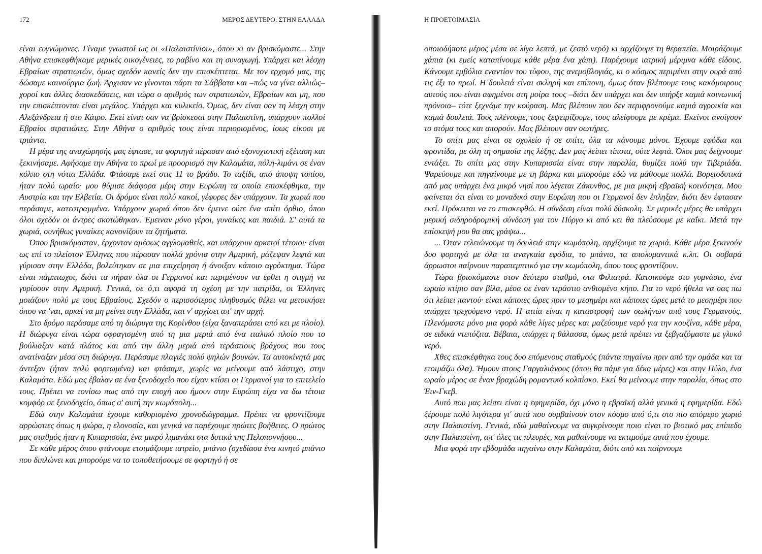172 ΜΕΡΟΣ ΔΕΥΤΕΡΟ: ΣΤΗΝ ΕΛΛΑΔΑ
είναι ευγνώμονες. Γίναμε γνωστοί ως οι «Παλαιστίνιοι», όπου κι αν βρισκόμαστε... Στην Αθήνα επισκεφθήκαμε μερικές οικογένειες, το ραβίνο και τη συναγωγή. Υπάρχει και λέσχη Εβραίων στρατιωτών, όμως σχεδόν κανείς δεν την επισκέπτεται. Με τον ερχομό μας, της δώσαμε καινούργια ζωή. Άρχισαν να γίνονται πάρτι τα Σάββατα και –πώς να γίνει αλλιώς– χοροί και άλλες διασκεδάσεις, και τώρα ο αριθμός των στρατιωτών, Εβραίων και μη, που την επισκέπτονται είναι μεγάλος. Υπάρχει και κυλικείο. Όμως, δεν είναι σαν τη λέσχη στην Αλεξάνδρεια ή στο Κάιρο. Εκεί είναι σαν να βρίσκεσαι στην Παλαιστίνη, υπάρχουν πολλοί Εβραίοι στρατιώτες. Στην Αθήνα ο αριθμός τους είναι περιορισμένος, ίσως είκοσι με τριάντα.
Η μέρα της αναχώρησής μας έφτασε, τα φορτηγά πέρασαν από εξονυχιστική εξέταση και ξεκινήσαμε. Αφήσαμε την Αθήνα το πρωί με προορισμό την Καλαμάτα, πόλη-λιμάνι σε έναν κόλπο στη νότια Ελλάδα. Φτάσαμε εκεί στις 11 το βράδυ. Το ταξίδι, από άποψη τοπίου, ήταν πολύ ωραίο· μου θύμισε διάφορα μέρη στην Ευρώπη τα οποία επισκέφθηκα, την Αυστρία και την Ελβετία. Οι δρόμοι είναι πολύ κακοί, γέφυρες δεν υπάρχουν. Τα χωριά που περάσαμε, κατεστραμμένα. Υπάρχουν χωριά όπου δεν έμεινε ούτε ένα σπίτι όρθιο, όπου όλοι σχεδόν οι άντρες σκοτώθηκαν. Έμειναν μόνο γέροι, γυναίκες και παιδιά. Σ' αυτά τα χωριά, συνήθως γυναίκες κανονίζουν τα ζητήματα.
Όπου βρισκόμασταν, έρχονταν αμέσως αγγλομαθείς, και υπάρχουν αρκετοί τέτοιοι· είναι ως επί το πλείστον Έλληνες που πέρασαν πολλά χρόνια στην Αμερική, μάζεψαν λεφτά και γύρισαν στην Ελλάδα, βολεύτηκαν σε μια επιχείρηση ή άνοιξαν κάποιο αγρόκτημα. Τώρα είναι πάμπτωχοι, διότι τα πήραν όλα οι Γερμανοί και περιμένουν να έρθει η στιγμή να γυρίσουν στην Αμερική. Γενικά, σε ό,τι αφορά τη σχέση με την πατρίδα, οι Έλληνες μοιάζουν πολύ με τους Εβραίους. Σχεδόν ο περισσότερος πληθυσμός θέλει να μετοικήσει όπου να 'ναι, αρκεί να μη μείνει στην Ελλάδα, και ν' αρχίσει απ' την αρχή.
Στο δρόμο περάσαμε από τη διώρυγα της Κορίνθου (είχα ξαναπεράσει από κει με πλοίο). Η διώρυγα είναι τώρα σφραγισμένη από τη μια μεριά από ένα ιταλικό πλοίο που το βούλιαξαν κατά πλάτος και από την άλλη μεριά από τεράστιους βράχους που τους ανατίναξαν μέσα στη διώρυγα. Περάσαμε πλαγιές πολύ ψηλών βουνών. Τα αυτοκίνητά μας άντεξαν (ήταν πολύ φορτωμένα) και φτάσαμε, χωρίς να μείνουμε από λάστιχο, στην Καλαμάτα. Εδώ μας έβαλαν σε ένα ξενοδοχείο που είχαν κτίσει οι Γερμανοί για το επιτελείο τους. Πρέπει να τονίσω πως από την εποχή που ήμουν στην Ευρώπη είχα να δω τέτοια κομφόρ σε ξενοδοχείο, όπως σ' αυτή την κωμόπολη...
Εδώ στην Καλαμάτα έχουμε καθορισμένο χρονοδιάγραμμα. Πρέπει να φροντίζουμε αρρώστιες όπως η ψώρα, η ελονοσία, και γενικά να παρέχουμε πρώτες βοήθειες. Ο πρώτος μας σταθμός ήταν η Κυπαρισσία, ένα μικρό λιμανάκι στα δυτικά της Πελοποννήσου...
Σε κάθε μέρος όπου φτάνουμε ετοιμάζουμε ιατρείο, μπάνιο (σχεδίασα ένα κινητό μπάνιο που διπλώνει και μπορούμε να το τοποθετήσουμε σε φορτηγό ή σε
Η ΠΡΟΕΤΟΙΜΑΣΙΑ
οποιοδήποτε μέρος μέσα σε λίγα λεπτά, με ζεστό νερό) κι αρχίζουμε τη θεραπεία. Μοιράζουμε χάπια (κι εμείς καταπίνουμε κάθε μέρα ένα χάπι). Παρέχουμε ιατρική μέριμνα κάθε είδους. Κάνουμε εμβόλια εναντίον του τύφου, της ανεμοβλογιάς, κι ο κόσμος περιμένει στην ουρά από τις έξι το πρωί. Η δουλειά είναι σκληρή και επίπονη, όμως όταν βλέπουμε τους κακόμοιρους αυτούς που είναι αφημένοι στη μοίρα τους –διότι δεν υπάρχει και δεν υπήρξε καμιά κοινωνική πρόνοια– τότε ξεχνάμε την κούραση. Μας βλέπουν που δεν περιφρονούμε καμιά αγροικία και καμιά δουλειά. Τους πλένουμε, τους ξεψειρίζουμε, τους αλείφουμε με κρέμα. Εκείνοι ανοίγουν το στόμα τους και απορούν. Μας βλέπουν σαν σωτήρες.
Το σπίτι μας είναι σε σχολείο ή σε σπίτι, όλα τα κάνουμε μόνοι. Έχουμε εφόδια και φροντίδα, με όλη τη σημασία της λέξης. Δεν μας λείπει τίποτα, ούτε λεφτά. Όλοι μας δείχνουμε εντάξει. Το σπίτι μας στην Κυπαρισσία είναι στην παραλία, θυμίζει πολύ την Τιβεριάδα. Ψαρεύουμε και πηγαίνουμε με τη βάρκα και μπορούμε εδώ να μάθουμε πολλά. Βορειοδυτικά από μας υπάρχει ένα μικρό νησί που λέγεται Ζάκυνθος, με μια μικρή εβραϊκή κοινότητα. Μου φαίνεται ότι είναι το μοναδικό στην Ευρώπη που οι Γερμανοί δεν έπληξαν, διότι δεν έφτασαν εκεί. Πρόκειται να το επισκεφθώ. Η σύνδεση είναι πολύ δύσκολη. Σε μερικές μέρες θα υπάρχει μερική σιδηροδρομική σύνδεση για τον Πύργο κι από κει θα πλεύσουμε με καΐκι. Μετά την επίσκεψή μου θα σας γράψω...
... Όταν τελειώνουμε τη δουλειά στην κωμόπολη, αρχίζουμε τα χωριά. Κάθε μέρα ξεκινούν δυο φορτηγά με όλα τα αναγκαία εφόδια, το μπάνιο, τα απολυμαντικά κ.λπ. Οι σοβαρά άρρωστοι παίρνουν παραπεμπτικό για την κωμόπολη, όπου τους φροντίζουν.
Τώρα βρισκόμαστε στον δεύτερο σταθμό, στα Φιλιατρά. Κατοικούμε στο γυμνάσιο, ένα ωραίο κτίριο σαν βίλα, μέσα σε έναν τεράστιο ανθισμένο κήπο. Για το νερό ήθελα να σας πω ότι λείπει παντού· είναι κάποιες ώρες πριν το μεσημέρι και κάποιες ώρες μετά το μεσημέρι που υπάρχει τρεχούμενο νερό. Η αιτία είναι η καταστροφή των σωλήνων από τους Γερμανούς. Πλενόμαστε μόνο μια φορά κάθε λίγες μέρες και μαζεύουμε νερό για την κουζίνα, κάθε μέρα, σε ειδικά ντεπόζιτα. Βέβαια, υπάρχει η θάλασσα, όμως μετά πρέπει να ξεβγαζόμαστε με γλυκό νερό.
Χθες επισκέφθηκα τους δυο επόμενους σταθμούς (πάντα πηγαίνω πριν από την ομάδα και τα ετοιμάζω όλα). Ήμουν στους Γαργαλιάνους (όπου θα πάμε για δέκα μέρες) και στην Πύλο, ένα ωραίο μέρος σε έναν βραχώδη ρομαντικό κολπίσκο. Εκεί θα μείνουμε στην παραλία, όπως στο Έιν-Γκεβ.
Αυτό που μας λείπει είναι η εφημερίδα, όχι μόνο η εβραϊκή αλλά γενικά η εφημερίδα. Εδώ ξέρουμε πολύ λιγότερα γι' αυτά που συμβαίνουν στον κόσμο από ό,τι στο πιο απόμερο χωριό στην Παλαιστίνη. Γενικά, εδώ μαθαίνουμε να συγκρίνουμε ποιο είναι το βιοτικό μας επίπεδο στην Παλαιστίνη, απ' όλες τις πλευρές, και μαθαίνουμε να εκτιμούμε αυτά που έχουμε.
Μια φορά την εβδομάδα πηγαίνω στην Καλαμάτα, διότι από κει παίρνουμε